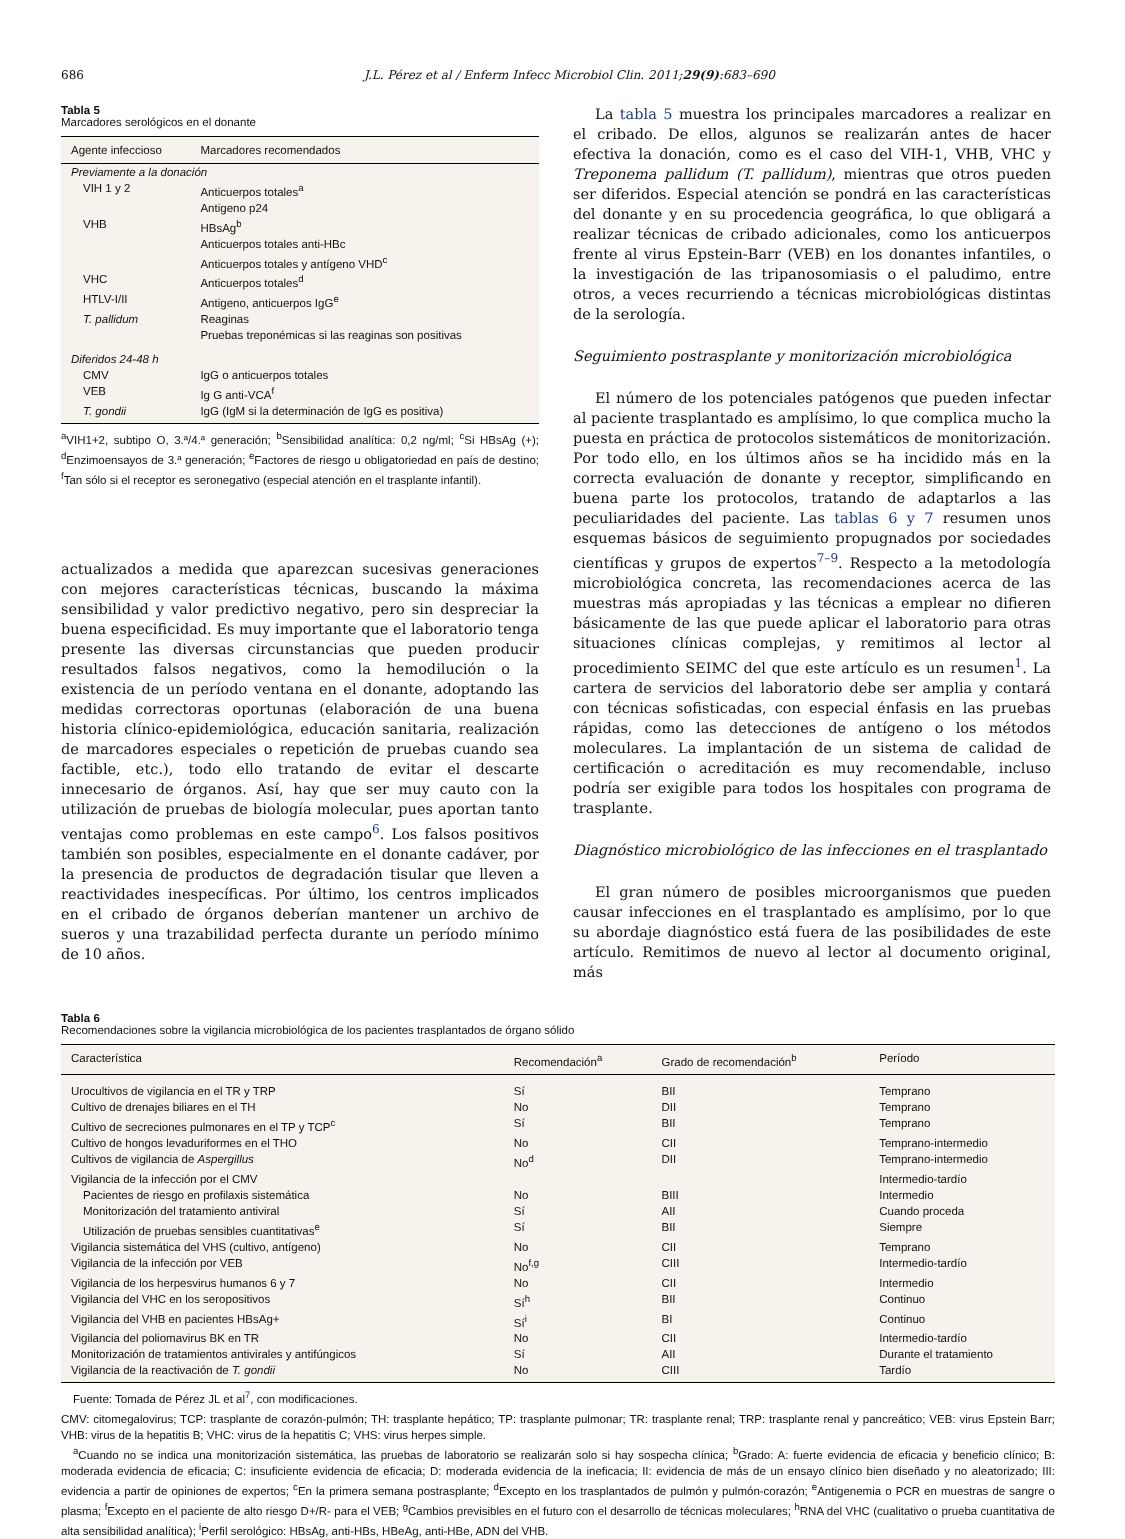686 J.L. Pérez et al / Enferm Infecc Microbiol Clin. 2011;29(9):683–690
Tabla 5
Marcadores serológicos en el donante
| Agente infeccioso | Marcadores recomendados |
| --- | --- |
| Previamente a la donación | |
| VIH 1 y 2 | Anticuerpos totales<sup>a</sup> |
| | Antigeno p24 |
| VHB | HBsAg<sup>b</sup> |
| | Anticuerpos totales anti-HBc |
| | Anticuerpos totales y antígeno VHD<sup>c</sup> |
| VHC | Anticuerpos totales<sup>d</sup> |
| HTLV-I/II | Antigeno, anticuerpos IgG<sup>e</sup> |
| T. pallidum | Reaginas |
| | Pruebas treponémicas si las reaginas son positivas |
| Diferidos 24-48 h | |
| CMV | IgG o anticuerpos totales |
| VEB | Ig G anti-VCA<sup>f</sup> |
| T. gondii | IgG (IgM si la determinación de IgG es positiva) |
<sup>a</sup> VIH1+2, subtipo O, 3.ª/4.ª generación; <sup>b</sup>Sensibilidad analítica: 0,2 ng/ml; <sup>c</sup>Si HBsAg (+); <sup>d</sup>Enzimoensayos de 3.ª generación; <sup>e</sup>Factores de riesgo u obligatoriedad en país de destino; <sup>f</sup>Tan sólo si el receptor es seronegativo (especial atención en el trasplante infantil).
actualizados a medida que aparezcan sucesivas generaciones con mejores características técnicas, buscando la máxima sensibilidad y valor predictivo negativo, pero sin despreciar la buena especificidad. Es muy importante que el laboratorio tenga presente las diversas circunstancias que pueden producir resultados falsos negativos, como la hemodilución o la existencia de un período ventana en el donante, adoptando las medidas correctoras oportunas (elaboración de una buena historia clínico-epidemiológica, educación sanitaria, realización de marcadores especiales o repetición de pruebas cuando sea factible, etc.), todo ello tratando de evitar el descarte innecesario de órganos. Así, hay que ser muy cauto con la utilización de pruebas de biología molecular, pues aportan tanto ventajas como problemas en este campo<sup>6</sup>. Los falsos positivos también son posibles, especialmente en el donante cadáver, por la presencia de productos de degradación tisular que lleven a reactividades inespecíficas. Por último, los centros implicados en el cribado de órganos deberían mantener un archivo de sueros y una trazabilidad perfecta durante un período mínimo de 10 años.
La tabla 5 muestra los principales marcadores a realizar en el cribado. De ellos, algunos se realizarán antes de hacer efectiva la donación, como es el caso del VIH-1, VHB, VHC y Treponema pallidum (T. pallidum), mientras que otros pueden ser diferidos. Especial atención se pondrá en las características del donante y en su procedencia geográfica, lo que obligará a realizar técnicas de cribado adicionales, como los anticuerpos frente al virus Epstein-Barr (VEB) en los donantes infantiles, o la investigación de las tripanosomiasis o el paludimo, entre otros, a veces recurriendo a técnicas microbiológicas distintas de la serología.
Seguimiento postrasplante y monitorización microbiológica
El número de los potenciales patógenos que pueden infectar al paciente trasplantado es amplísimo, lo que complica mucho la puesta en práctica de protocolos sistemáticos de monitorización. Por todo ello, en los últimos años se ha incidido más en la correcta evaluación de donante y receptor, simplificando en buena parte los protocolos, tratando de adaptarlos a las peculiaridades del paciente. Las tablas 6 y 7 resumen unos esquemas básicos de seguimiento propugnados por sociedades científicas y grupos de expertos<sup>7–9</sup>. Respecto a la metodología microbiológica concreta, las recomendaciones acerca de las muestras más apropiadas y las técnicas a emplear no difieren básicamente de las que puede aplicar el laboratorio para otras situaciones clínicas complejas, y remitimos al lector al procedimiento SEIMC del que este artículo es un resumen<sup>1</sup>. La cartera de servicios del laboratorio debe ser amplia y contará con técnicas sofisticadas, con especial énfasis en las pruebas rápidas, como las detecciones de antígeno o los métodos moleculares. La implantación de un sistema de calidad de certificación o acreditación es muy recomendable, incluso podría ser exigible para todos los hospitales con programa de trasplante.
Diagnóstico microbiológico de las infecciones en el trasplantado
El gran número de posibles microorganismos que pueden causar infecciones en el trasplantado es amplísimo, por lo que su abordaje diagnóstico está fuera de las posibilidades de este artículo. Remitimos de nuevo al lector al documento original, más
Tabla 6
Recomendaciones sobre la vigilancia microbiológica de los pacientes trasplantados de órgano sólido
| Característica | Recomendación<sup>a</sup> | Grado de recomendación<sup>b</sup> | Período |
| --- | --- | --- | --- |
| Urocultivos de vigilancia en el TR y TRP | Sí | BII | Temprano |
| Cultivo de drenajes biliares en el TH | No | DII | Temprano |
| Cultivo de secreciones pulmonares en el TP y TCP<sup>c</sup> | Sí | BII | Temprano |
| Cultivo de hongos levaduriformes en el THO | No | CII | Temprano-intermedio |
| Cultivos de vigilancia de Aspergillus | No<sup>d</sup> | DII | Temprano-intermedio |
| Vigilancia de la infección por el CMV | | | Intermedio-tardío |
| Pacientes de riesgo en profilaxis sistemática | No | BIII | Intermedio |
| Monitorización del tratamiento antiviral | Sí | AII | Cuando proceda |
| Utilización de pruebas sensibles cuantitativas<sup>e</sup> | Sí | BII | Siempre |
| Vigilancia sistemática del VHS (cultivo, antígeno) | No | CII | Temprano |
| Vigilancia de la infección por VEB | No<sup>f,g</sup> | CIII | Intermedio-tardío |
| Vigilancia de los herpesvirus humanos 6 y 7 | No | CII | Intermedio |
| Vigilancia del VHC en los seropositivos | Sí<sup>h</sup> | BII | Continuo |
| Vigilancia del VHB en pacientes HBsAg+ | Sí<sup>i</sup> | BI | Continuo |
| Vigilancia del poliomavirus BK en TR | No | CII | Intermedio-tardío |
| Monitorización de tratamientos antivirales y antifúngicos | Sí | AII | Durante el tratamiento |
| Vigilancia de la reactivación de T. gondii | No | CIII | Tardío |
Fuente: Tomada de Pérez JL et al<sup>7</sup>, con modificaciones.
CMV: citomegalovirus; TCP: trasplante de corazón-pulmón; TH: trasplante hepático; TP: trasplante pulmonar; TR: trasplante renal; TRP: trasplante renal y pancreático; VEB: virus Epstein Barr; VHB: virus de la hepatitis B; VHC: virus de la hepatitis C; VHS: virus herpes simple.
<sup>a</sup> Cuando no se indica una monitorización sistemática, las pruebas de laboratorio se realizarán solo si hay sospecha clínica; <sup>b</sup>Grado: A: fuerte evidencia de eficacia y beneficio clínico; B: moderada evidencia de eficacia; C: insuficiente evidencia de eficacia; D: moderada evidencia de la ineficacia; II: evidencia de más de un ensayo clínico bien diseñado y no aleatorizado; III: evidencia a partir de opiniones de expertos; <sup>c</sup>En la primera semana postrasplante; <sup>d</sup>Excepto en los trasplantados de pulmón y pulmón-corazón; <sup>e</sup>Antigenemia o PCR en muestras de sangre o plasma; <sup>f</sup>Excepto en el paciente de alto riesgo D+/R- para el VEB; <sup>g</sup>Cambios previsibles en el futuro con el desarrollo de técnicas moleculares; <sup>h</sup>RNA del VHC (cualitativo o prueba cuantitativa de alta sensibilidad analítica); <sup>i</sup>Perfil serológico: HBsAg, anti-HBs, HBeAg, anti-HBe, ADN del VHB.